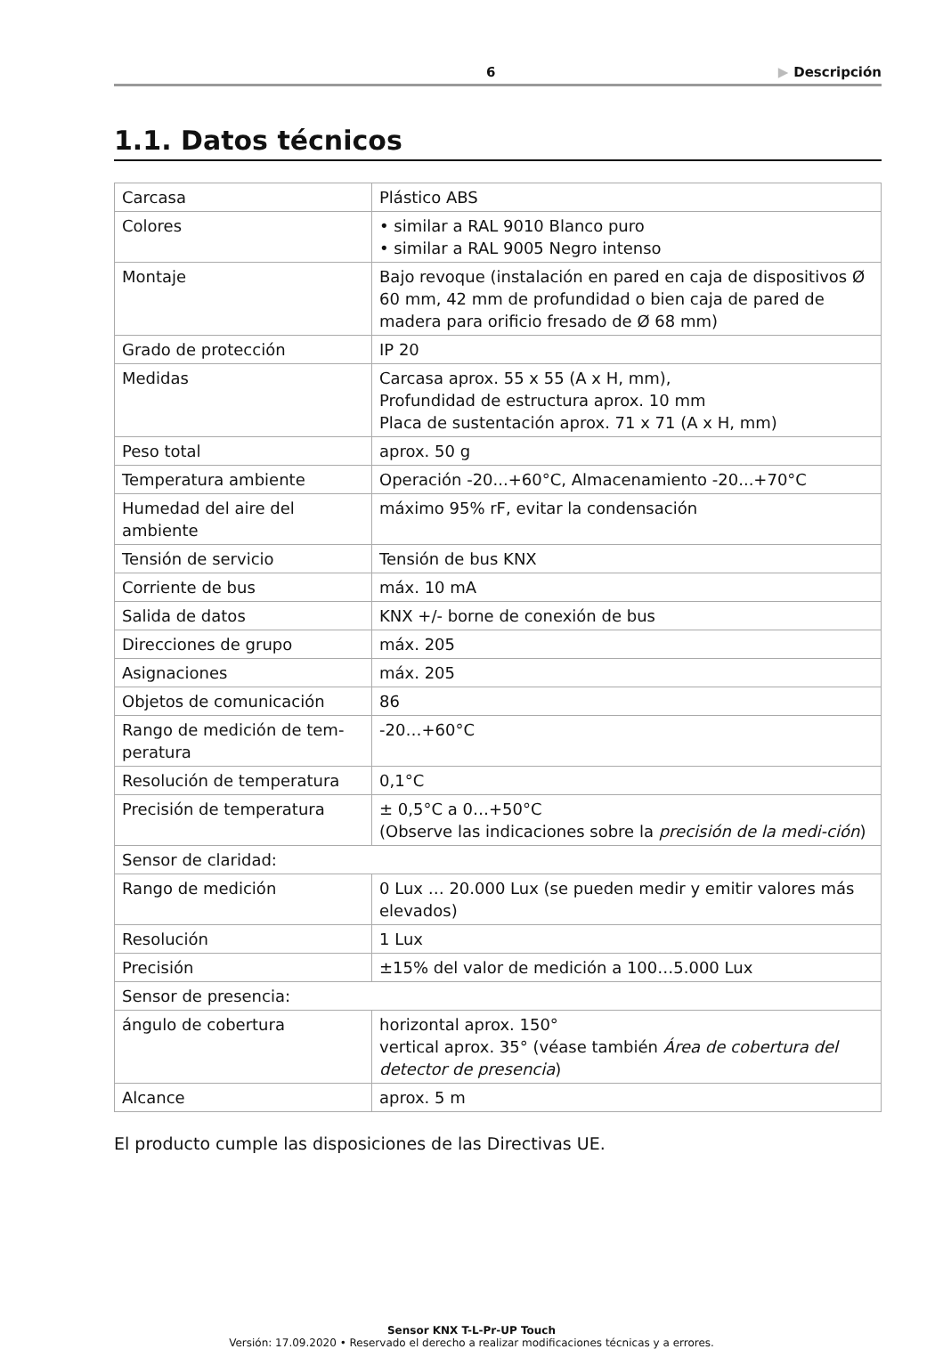6 ▶ Descripción
1.1. Datos técnicos
| Carcasa | Plástico ABS |
| Colores | • similar a RAL 9010 Blanco puro • similar a RAL 9005 Negro intenso |
| Montaje | Bajo revoque (instalación en pared en caja de dispositivos Ø 60 mm, 42 mm de profundidad o bien caja de pared de madera para orificio fresado de Ø 68 mm) |
| Grado de protección | IP 20 |
| Medidas | Carcasa aprox. 55 x 55 (A x H, mm), Profundidad de estructura aprox. 10 mm Placa de sustentación aprox. 71 x 71 (A x H, mm) |
| Peso total | aprox. 50 g |
| Temperatura ambiente | Operación -20...+60°C, Almacenamiento -20...+70°C |
| Humedad del aire del ambiente | máximo 95% rF, evitar la condensación |
| Tensión de servicio | Tensión de bus KNX |
| Corriente de bus | máx. 10 mA |
| Salida de datos | KNX +/- borne de conexión de bus |
| Direcciones de grupo | máx. 205 |
| Asignaciones | máx. 205 |
| Objetos de comunicación | 86 |
| Rango de medición de tem-peratura | -20…+60°C |
| Resolución de temperatura | 0,1°C |
| Precisión de temperatura | ± 0,5°C a 0…+50°C (Observe las indicaciones sobre la precisión de la medi-ción ) |
| Sensor de claridad: | |
| Rango de medición | 0 Lux … 20.000 Lux (se pueden medir y emitir valores más elevados) |
| Resolución | 1 Lux |
| Precisión | ±15% del valor de medición a 100…5.000 Lux |
| Sensor de presencia: | |
| ángulo de cobertura | horizontal aprox. 150° vertical aprox. 35° (véase también Área de cobertura del detector de presencia ) |
| Alcance | aprox. 5 m |
El producto cumple las disposiciones de las Directivas UE.
Sensor KNX T-L-Pr-UP Touch
Versión: 17.09.2020 • Reservado el derecho a realizar modificaciones técnicas y a errores.